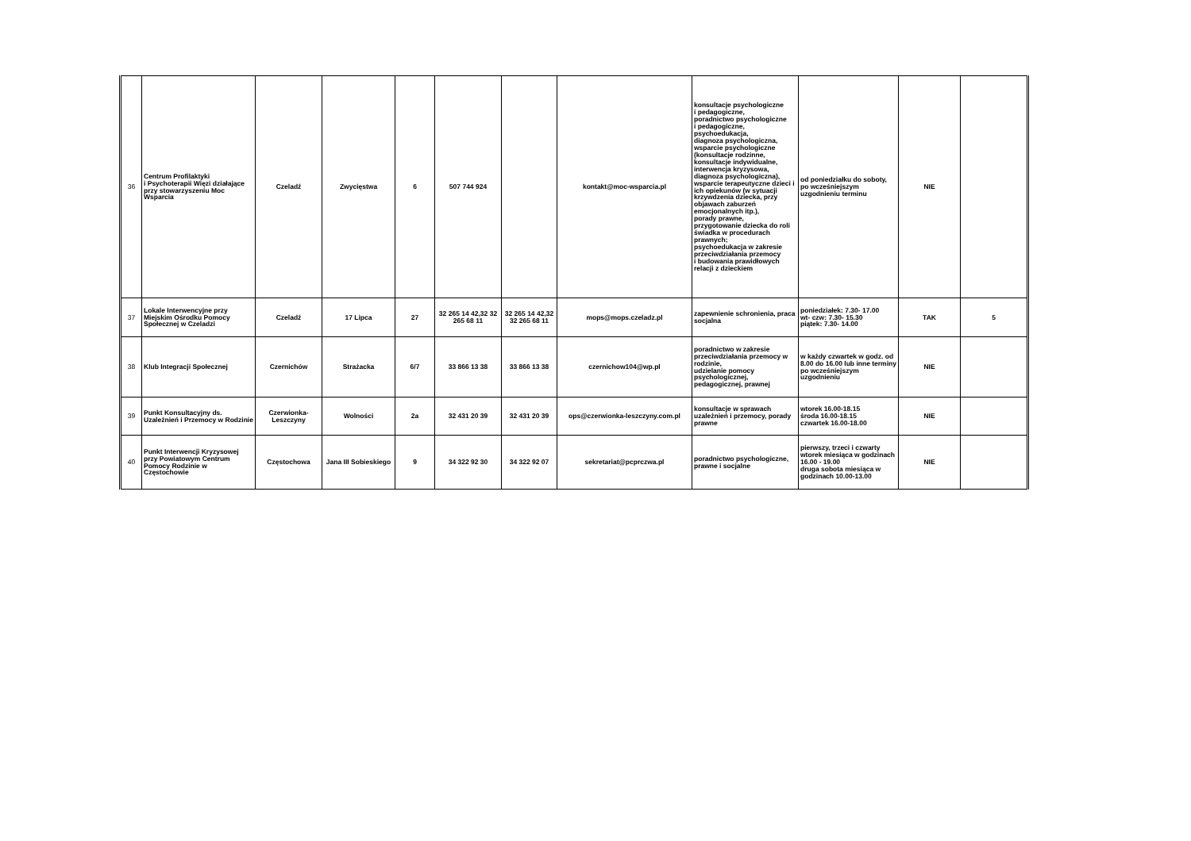| 36 | Centrum Profilaktyki i Psychoterapii Więzi działające przy stowarzyszeniu Moc Wsparcia | Czeladź | Zwycięstwa | 6 | 507 744 924 | | kontakt@moc-wsparcia.pl | konsultacje psychologiczne i pedagogiczne, poradnictwo psychologiczne i pedagogiczne, psychoedukacja, diagnoza psychologiczna, wsparcie psychologiczne (konsultacje rodzinne, konsultacje indywidualne, interwencja kryzysowa, diagnoza psychologiczna), wsparcie terapeutyczne dzieci i ich opiekunów (w sytuacji krzywdzenia dziecka, przy objawach zaburzeń emocjonalnych itp.), porady prawne, przygotowanie dziecka do roli świadka w procedurach prawnych; psychoedukacja w zakresie przeciwdziałania przemocy i budowania prawidłowych relacji z dzieckiem | od poniedziałku do soboty, po wcześniejszym uzgodnieniu terminu | NIE | |
| 37 | Lokale Interwencyjne przy Miejskim Ośrodku Pomocy Społecznej w Czeladzi | Czeladź | 17 Lipca | 27 | 32 265 14 42,32 32 265 68 11 | 32 265 14 42,32 32 265 68 11 | mops@mops.czeladz.pl | zapewnienie schronienia, praca socjalna | poniedziałek: 7.30- 17.00 wt- czw: 7.30- 15.30 piątek: 7.30- 14.00 | TAK | 5 |
| 38 | Klub Integracji Społecznej | Czernichów | Strażacka | 6/7 | 33 866 13 38 | 33 866 13 38 | czernichow104@wp.pl | poradnictwo w zakresie przeciwdziałania przemocy w rodzinie, udzielanie pomocy psychologicznej, pedagogicznej, prawnej | w każdy czwartek w godz. od 8.00 do 16.00 lub inne terminy po wcześniejszym uzgodnieniu | NIE | |
| 39 | Punkt Konsultacyjny ds. Uzależnień i Przemocy w Rodzinie | Czerwionka-Leszczyny | Wolności | 2a | 32 431 20 39 | 32 431 20 39 | ops@czerwionka-leszczyny.com.pl | konsultacje w sprawach uzależnień i przemocy, porady prawne | wtorek 16.00-18.15 środa 16.00-18.15 czwartek 16.00-18.00 | NIE | |
| 40 | Punkt Interwencji Kryzysowej przy Powiatowym Centrum Pomocy Rodzinie w Częstochowie | Częstochowa | Jana III Sobieskiego | 9 | 34 322 92 30 | 34 322 92 07 | sekretariat@pcprczwa.pl | poradnictwo psychologiczne, prawne i socjalne | pierwszy, trzeci i czwarty wtorek miesiąca w godzinach 16.00 - 19.00 druga sobota miesiąca w godzinach 10.00-13.00 | NIE | |